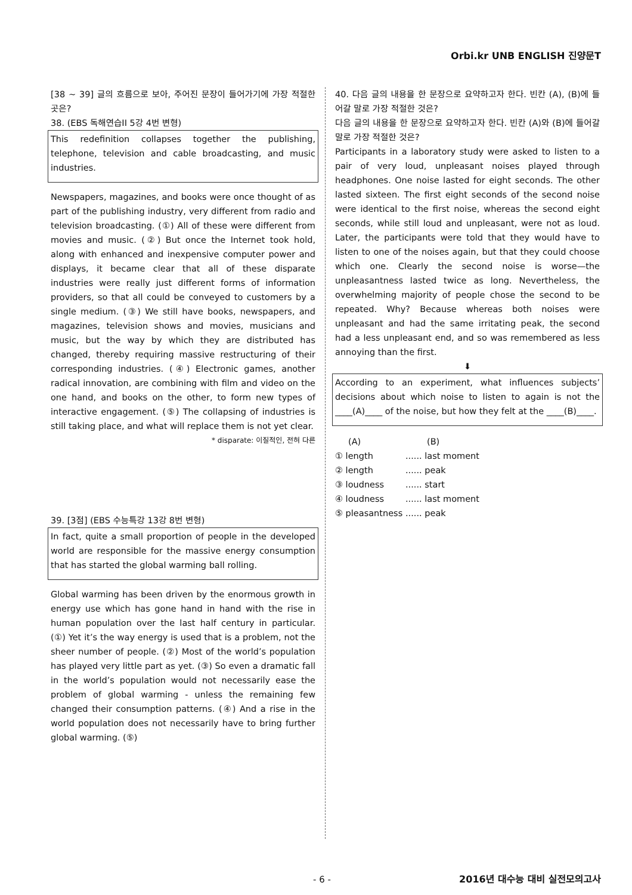Orbi.kr UNB ENGLISH 진양문T
[38 ~ 39] 글의 흐름으로 보아, 주어진 문장이 들어가기에 가장 적절한 곳은?
38. (EBS 독해연습II 5강 4번 변형)
This redefinition collapses together the publishing, telephone, television and cable broadcasting, and music industries.
Newspapers, magazines, and books were once thought of as part of the publishing industry, very different from radio and television broadcasting. (①) All of these were different from movies and music. (②) But once the Internet took hold, along with enhanced and inexpensive computer power and displays, it became clear that all of these disparate industries were really just different forms of information providers, so that all could be conveyed to customers by a single medium. (③) We still have books, newspapers, and magazines, television shows and movies, musicians and music, but the way by which they are distributed has changed, thereby requiring massive restructuring of their corresponding industries. (④) Electronic games, another radical innovation, are combining with film and video on the one hand, and books on the other, to form new types of interactive engagement. (⑤) The collapsing of industries is still taking place, and what will replace them is not yet clear.
* disparate: 이질적인, 전혀 다른
39. [3점] (EBS 수능특강 13강 8번 변형)
In fact, quite a small proportion of people in the developed world are responsible for the massive energy consumption that has started the global warming ball rolling.
Global warming has been driven by the enormous growth in energy use which has gone hand in hand with the rise in human population over the last half century in particular. (①) Yet it’s the way energy is used that is a problem, not the sheer number of people. (②) Most of the world’s population has played very little part as yet. (③) So even a dramatic fall in the world’s population would not necessarily ease the problem of global warming - unless the remaining few changed their consumption patterns. (④) And a rise in the world population does not necessarily have to bring further global warming. (⑤)
40. 다음 글의 내용을 한 문장으로 요약하고자 한다. 빈칸 (A), (B)에 들어갈 말로 가장 적절한 것은?
다음 글의 내용을 한 문장으로 요약하고자 한다. 빈칸 (A)와 (B)에 들어갈 말로 가장 적절한 것은?
Participants in a laboratory study were asked to listen to a pair of very loud, unpleasant noises played through headphones. One noise lasted for eight seconds. The other lasted sixteen. The first eight seconds of the second noise were identical to the first noise, whereas the second eight seconds, while still loud and unpleasant, were not as loud. Later, the participants were told that they would have to listen to one of the noises again, but that they could choose which one. Clearly the second noise is worse—the unpleasantness lasted twice as long. Nevertheless, the overwhelming majority of people chose the second to be repeated. Why? Because whereas both noises were unpleasant and had the same irritating peak, the second had a less unpleasant end, and so was remembered as less annoying than the first.
⬇
According to an experiment, what influences subjects’ decisions about which noise to listen to again is not the ____(A)____ of the noise, but how they felt at the ____(B)____.
(A) (B)
① length...... last moment
② length...... peak
③ loudness...... start
④ loudness...... last moment
⑤ pleasantness...... peak
- 6 - 2016년 대수능 대비 실전모의고사